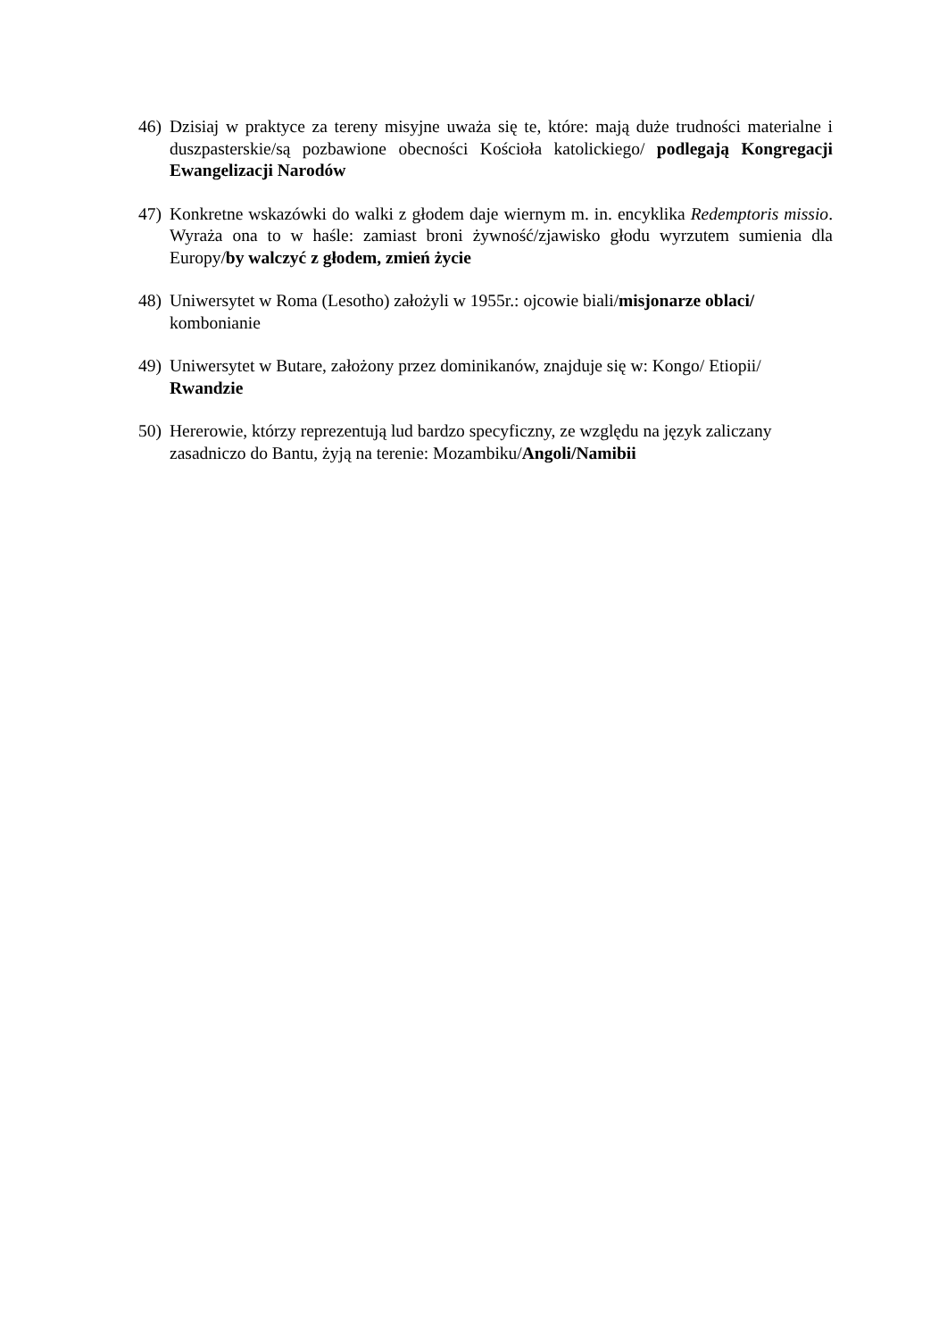46) Dzisiaj w praktyce za tereny misyjne uważa się te, które: mają duże trudności materialne i duszpasterskie/są pozbawione obecności Kościoła katolickiego/ podlegają Kongregacji Ewangelizacji Narodów
47) Konkretne wskazówki do walki z głodem daje wiernym m. in. encyklika Redemptoris missio. Wyraża ona to w haśle: zamiast broni żywność/zjawisko głodu wyrzutem sumienia dla Europy/by walczyć z głodem, zmień życie
48) Uniwersytet w Roma (Lesotho) założyli w 1955r.: ojcowie biali/misjonarze oblaci/ kombonianie
49) Uniwersytet w Butare, założony przez dominikanów, znajduje się w: Kongo/ Etiopii/ Rwandzie
50) Hererowie, którzy reprezentują lud bardzo specyficzny, ze względu na język zaliczany zasadniczo do Bantu, żyją na terenie: Mozambiku/Angoli/Namibii